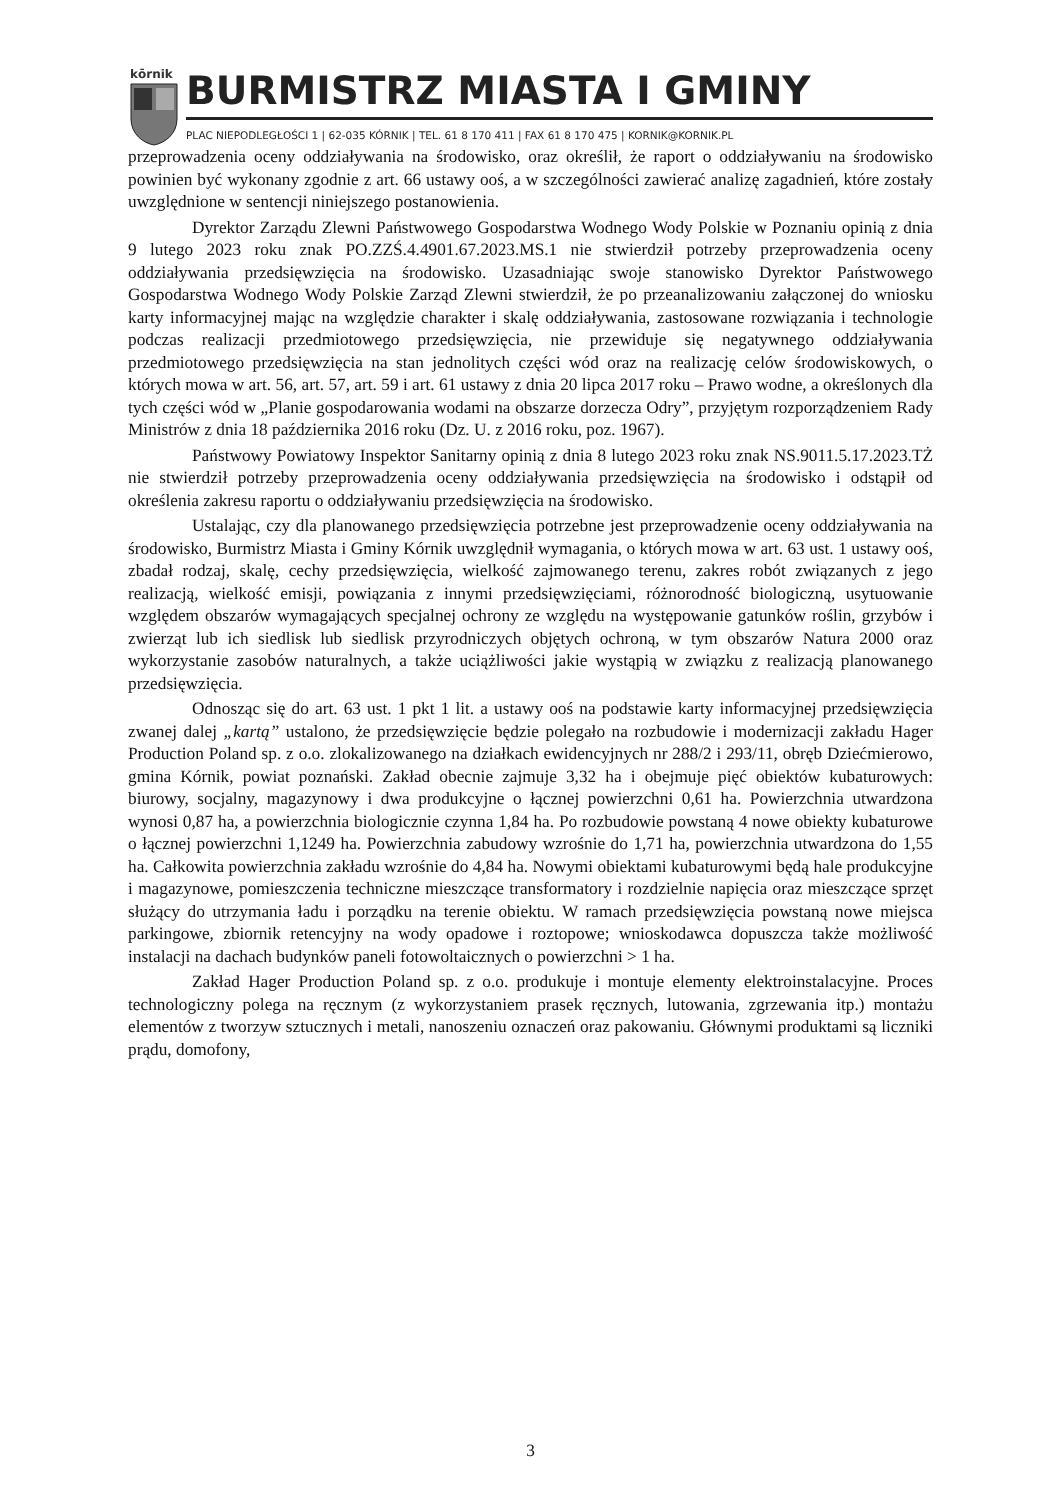kōrnik
BURMISTRZ MIASTA I GMINY
PLAC NIEPODLEGŁOŚCI 1 | 62-035 KÓRNIK | TEL. 61 8 170 411 | FAX 61 8 170 475 | KORNIK@KORNIK.PL
przeprowadzenia oceny oddziaływania na środowisko, oraz określił, że raport o oddziaływaniu na środowisko powinien być wykonany zgodnie z art. 66 ustawy ooś, a w szczególności zawierać analizę zagadnień, które zostały uwzględnione w sentencji niniejszego postanowienia.
Dyrektor Zarządu Zlewni Państwowego Gospodarstwa Wodnego Wody Polskie w Poznaniu opinią z dnia 9 lutego 2023 roku znak PO.ZZŚ.4.4901.67.2023.MS.1 nie stwierdził potrzeby przeprowadzenia oceny oddziaływania przedsięwzięcia na środowisko. Uzasadniając swoje stanowisko Dyrektor Państwowego Gospodarstwa Wodnego Wody Polskie Zarząd Zlewni stwierdził, że po przeanalizowaniu załączonej do wniosku karty informacyjnej mając na względzie charakter i skalę oddziaływania, zastosowane rozwiązania i technologie podczas realizacji przedmiotowego przedsięwzięcia, nie przewiduje się negatywnego oddziaływania przedmiotowego przedsięwzięcia na stan jednolitych części wód oraz na realizację celów środowiskowych, o których mowa w art. 56, art. 57, art. 59 i art. 61 ustawy z dnia 20 lipca 2017 roku – Prawo wodne, a określonych dla tych części wód w „Planie gospodarowania wodami na obszarze dorzecza Odry”, przyjętym rozporządzeniem Rady Ministrów z dnia 18 października 2016 roku (Dz. U. z 2016 roku, poz. 1967).
Państwowy Powiatowy Inspektor Sanitarny opinią z dnia 8 lutego 2023 roku znak NS.9011.5.17.2023.TŻ nie stwierdził potrzeby przeprowadzenia oceny oddziaływania przedsięwzięcia na środowisko i odstąpił od określenia zakresu raportu o oddziaływaniu przedsięwzięcia na środowisko.
Ustalając, czy dla planowanego przedsięwzięcia potrzebne jest przeprowadzenie oceny oddziaływania na środowisko, Burmistrz Miasta i Gminy Kórnik uwzględnił wymagania, o których mowa w art. 63 ust. 1 ustawy ooś, zbadał rodzaj, skalę, cechy przedsięwzięcia, wielkość zajmowanego terenu, zakres robót związanych z jego realizacją, wielkość emisji, powiązania z innymi przedsięwzięciami, różnorodność biologiczną, usytuowanie względem obszarów wymagających specjalnej ochrony ze względu na występowanie gatunków roślin, grzybów i zwierząt lub ich siedlisk lub siedlisk przyrodniczych objętych ochroną, w tym obszarów Natura 2000 oraz wykorzystanie zasobów naturalnych, a także uciążliwości jakie wystąpią w związku z realizacją planowanego przedsięwzięcia.
Odnosząc się do art. 63 ust. 1 pkt 1 lit. a ustawy ooś na podstawie karty informacyjnej przedsięwzięcia zwanej dalej „kartą” ustalono, że przedsięwzięcie będzie polegało na rozbudowie i modernizacji zakładu Hager Production Poland sp. z o.o. zlokalizowanego na działkach ewidencyjnych nr 288/2 i 293/11, obręb Dziećmierowo, gmina Kórnik, powiat poznański. Zakład obecnie zajmuje 3,32 ha i obejmuje pięć obiektów kubaturowych: biurowy, socjalny, magazynowy i dwa produkcyjne o łącznej powierzchni 0,61 ha. Powierzchnia utwardzona wynosi 0,87 ha, a powierzchnia biologicznie czynna 1,84 ha. Po rozbudowie powstaną 4 nowe obiekty kubaturowe o łącznej powierzchni 1,1249 ha. Powierzchnia zabudowy wzrośnie do 1,71 ha, powierzchnia utwardzona do 1,55 ha. Całkowita powierzchnia zakładu wzrośnie do 4,84 ha. Nowymi obiektami kubaturowymi będą hale produkcyjne i magazynowe, pomieszczenia techniczne mieszczące transformatory i rozdzielnie napięcia oraz mieszczące sprzęt służący do utrzymania ładu i porządku na terenie obiektu. W ramach przedsięwzięcia powstaną nowe miejsca parkingowe, zbiornik retencyjny na wody opadowe i roztopowe; wnioskodawca dopuszcza także możliwość instalacji na dachach budynków paneli fotowoltaicznych o powierzchni > 1 ha.
Zakład Hager Production Poland sp. z o.o. produkuje i montuje elementy elektroinstalacyjne. Proces technologiczny polega na ręcznym (z wykorzystaniem prasek ręcznych, lutowania, zgrzewania itp.) montażu elementów z tworzyw sztucznych i metali, nanoszeniu oznaczeń oraz pakowaniu. Głównymi produktami są liczniki prądu, domofony,
3